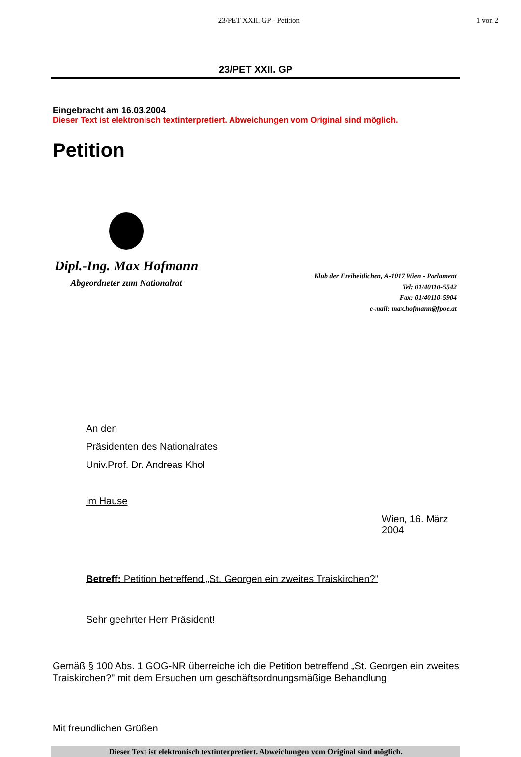23/PET XXII. GP - Petition 1 von 2
23/PET XXII. GP
Eingebracht am 16.03.2004
Dieser Text ist elektronisch textinterpretiert. Abweichungen vom Original sind möglich.
Petition
Dipl.-Ing. Max Hofmann
Abgeordneter zum Nationalrat
Klub der Freiheitlichen, A-1017 Wien - Parlament
Tel: 01/40110-5542
Fax: 01/40110-5904
e-mail: max.hofmann@fpoe.at
An den
Präsidenten des Nationalrates
Univ.Prof. Dr. Andreas Khol
im Hause
Wien, 16. März 2004
Betreff: Petition betreffend „St. Georgen ein zweites Traiskirchen?"
Sehr geehrter Herr Präsident!
Gemäß § 100 Abs. 1 GOG-NR überreiche ich die Petition betreffend „St. Georgen ein zweites Traiskirchen?" mit dem Ersuchen um geschäftsordnungsmäßige Behandlung
Mit freundlichen Grüßen
Dieser Text ist elektronisch textinterpretiert. Abweichungen vom Original sind möglich.